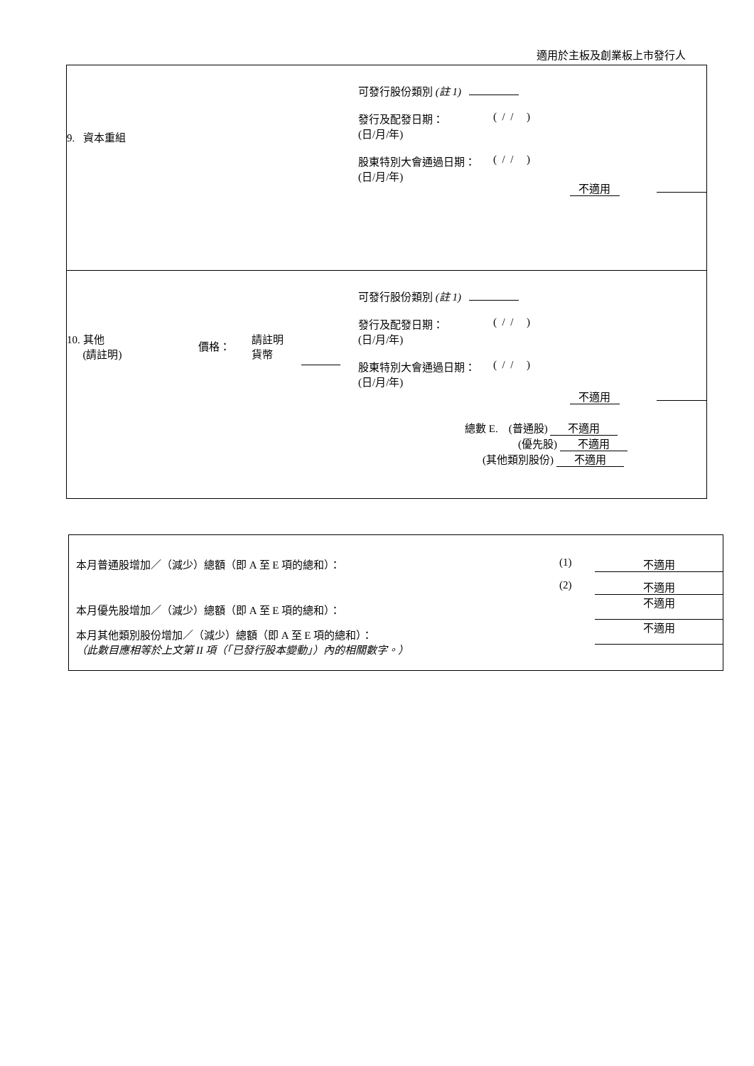適用於主板及創業板上市發行人
| 9. 資本重組 可發行股份類別 (註 1) 發行及配發日期： (日/月/年) ( / / ) 股東特別大會通過日期： (日/月/年) ( / / ) 不適用 |
| 10. 其他 (請註明) 價格： 請註明 貨幣 可發行股份類別 (註 1) 發行及配發日期： (日/月/年) ( / / ) 股東特別大會通過日期： (日/月/年) ( / / ) 不適用 總數 E. (普通股) 不適用 (優先股) 不適用 (其他類別股份) 不適用 |
| 本月普通股增加／（減少）總額（即 A 至 E 項的總和）： (1) 不適用 (2) 不適用 本月優先股增加／（減少）總額（即 A 至 E 項的總和）： 不適用 本月其他類別股份增加／（減少）總額（即 A 至 E 項的總和）： （此數目應相等於上文第 II 項（「已發行股本變動」）內的相關數字。） 不適用 |